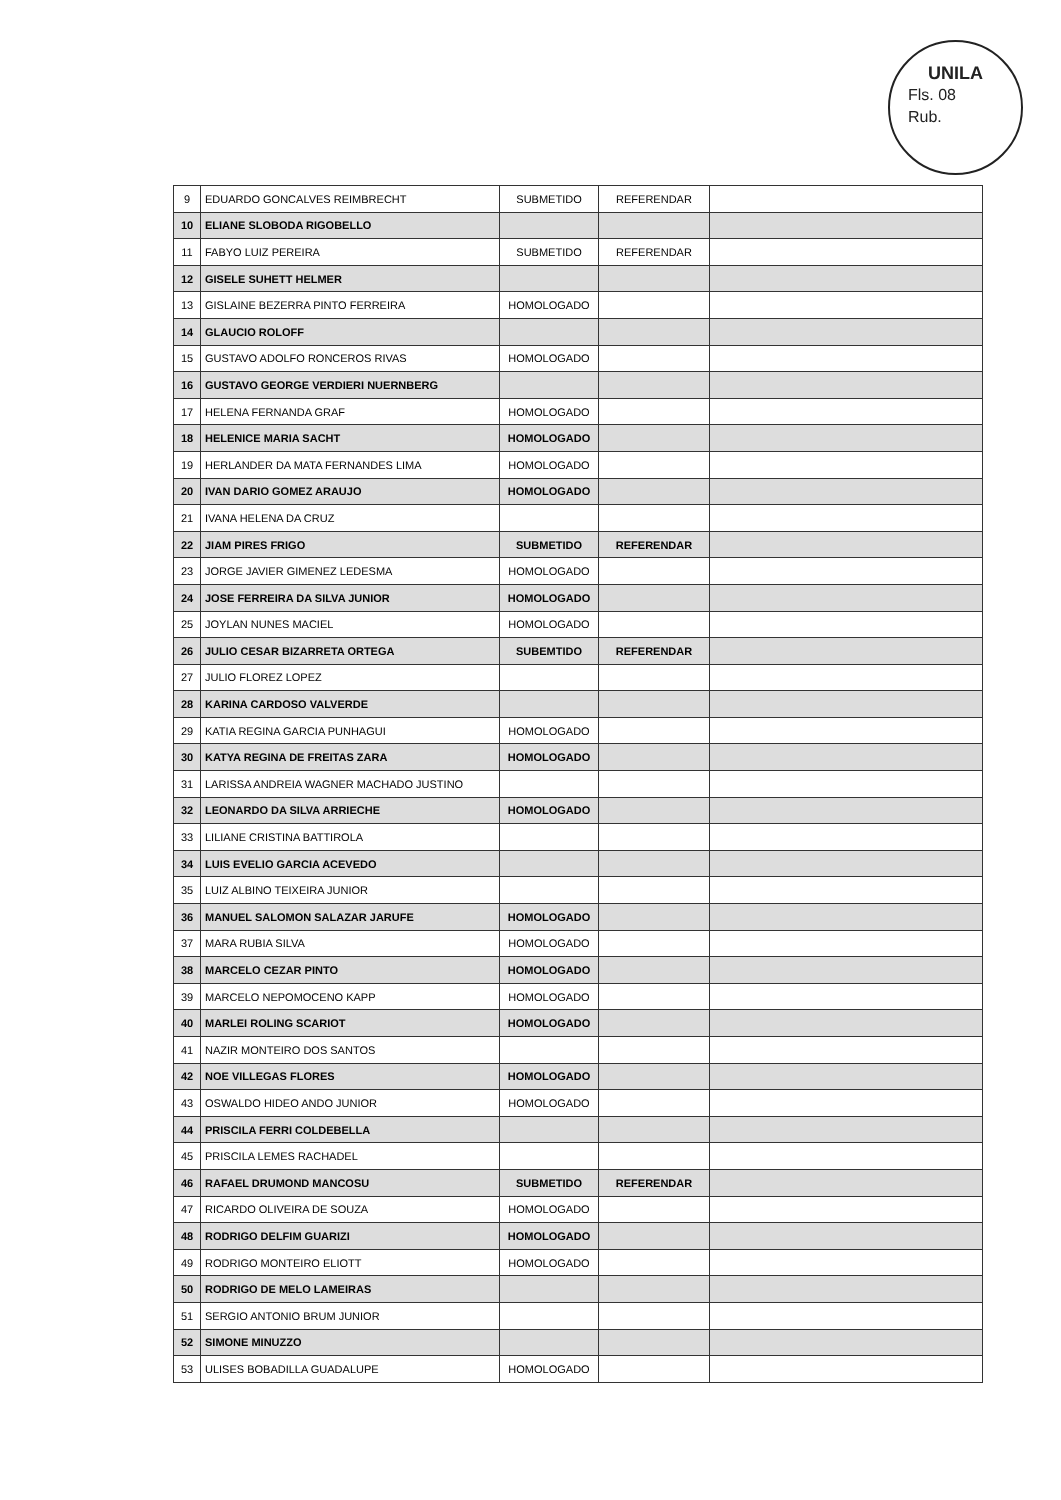UNILA
Fls. 08
Rub.
| 9 | EDUARDO GONCALVES REIMBRECHT | SUBMETIDO | REFERENDAR | |
| 10 | ELIANE SLOBODA RIGOBELLO | | | |
| 11 | FABYO LUIZ PEREIRA | SUBMETIDO | REFERENDAR | |
| 12 | GISELE SUHETT HELMER | | | |
| 13 | GISLAINE BEZERRA PINTO FERREIRA | HOMOLOGADO | | |
| 14 | GLAUCIO ROLOFF | | | |
| 15 | GUSTAVO ADOLFO RONCEROS RIVAS | HOMOLOGADO | | |
| 16 | GUSTAVO GEORGE VERDIERI NUERNBERG | | | |
| 17 | HELENA FERNANDA GRAF | HOMOLOGADO | | |
| 18 | HELENICE MARIA SACHT | HOMOLOGADO | | |
| 19 | HERLANDER DA MATA FERNANDES LIMA | HOMOLOGADO | | |
| 20 | IVAN DARIO GOMEZ ARAUJO | HOMOLOGADO | | |
| 21 | IVANA HELENA DA CRUZ | | | |
| 22 | JIAM PIRES FRIGO | SUBMETIDO | REFERENDAR | |
| 23 | JORGE JAVIER GIMENEZ LEDESMA | HOMOLOGADO | | |
| 24 | JOSE FERREIRA DA SILVA JUNIOR | HOMOLOGADO | | |
| 25 | JOYLAN NUNES MACIEL | HOMOLOGADO | | |
| 26 | JULIO CESAR BIZARRETA ORTEGA | SUBEMTIDO | REFERENDAR | |
| 27 | JULIO FLOREZ LOPEZ | | | |
| 28 | KARINA CARDOSO VALVERDE | | | |
| 29 | KATIA REGINA GARCIA PUNHAGUI | HOMOLOGADO | | |
| 30 | KATYA REGINA DE FREITAS ZARA | HOMOLOGADO | | |
| 31 | LARISSA ANDREIA WAGNER MACHADO JUSTINO | | | |
| 32 | LEONARDO DA SILVA ARRIECHE | HOMOLOGADO | | |
| 33 | LILIANE CRISTINA BATTIROLA | | | |
| 34 | LUIS EVELIO GARCIA ACEVEDO | | | |
| 35 | LUIZ ALBINO TEIXEIRA JUNIOR | | | |
| 36 | MANUEL SALOMON SALAZAR JARUFE | HOMOLOGADO | | |
| 37 | MARA RUBIA SILVA | HOMOLOGADO | | |
| 38 | MARCELO CEZAR PINTO | HOMOLOGADO | | |
| 39 | MARCELO NEPOMOCENO KAPP | HOMOLOGADO | | |
| 40 | MARLEI ROLING SCARIOT | HOMOLOGADO | | |
| 41 | NAZIR MONTEIRO DOS SANTOS | | | |
| 42 | NOE VILLEGAS FLORES | HOMOLOGADO | | |
| 43 | OSWALDO HIDEO ANDO JUNIOR | HOMOLOGADO | | |
| 44 | PRISCILA FERRI COLDEBELLA | | | |
| 45 | PRISCILA LEMES RACHADEL | | | |
| 46 | RAFAEL DRUMOND MANCOSU | SUBMETIDO | REFERENDAR | |
| 47 | RICARDO OLIVEIRA DE SOUZA | HOMOLOGADO | | |
| 48 | RODRIGO DELFIM GUARIZI | HOMOLOGADO | | |
| 49 | RODRIGO MONTEIRO ELIOTT | HOMOLOGADO | | |
| 50 | RODRIGO DE MELO LAMEIRAS | | | |
| 51 | SERGIO ANTONIO BRUM JUNIOR | | | |
| 52 | SIMONE MINUZZO | | | |
| 53 | ULISES BOBADILLA GUADALUPE | HOMOLOGADO | | |